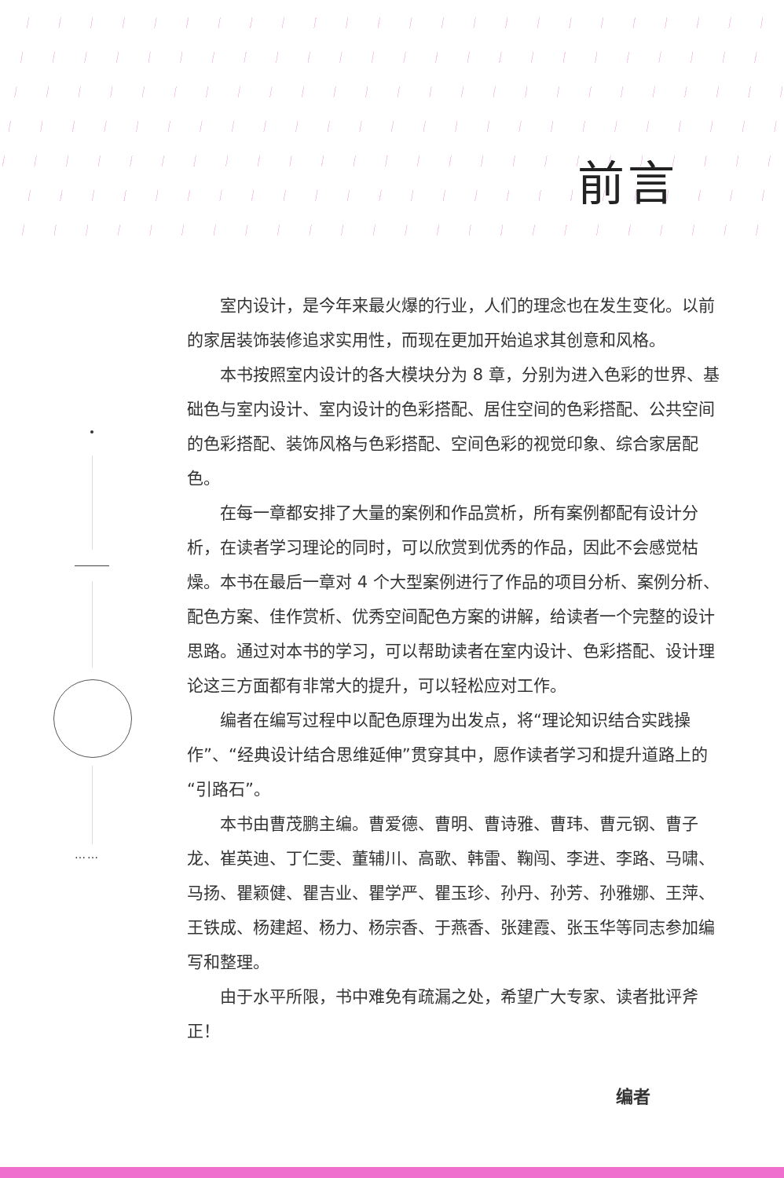……
前言
室内设计，是今年来最火爆的行业，人们的理念也在发生变化。以前的家居装饰装修追求实用性，而现在更加开始追求其创意和风格。
本书按照室内设计的各大模块分为 8 章，分别为进入色彩的世界、基础色与室内设计、室内设计的色彩搭配、居住空间的色彩搭配、公共空间的色彩搭配、装饰风格与色彩搭配、空间色彩的视觉印象、综合家居配色。
在每一章都安排了大量的案例和作品赏析，所有案例都配有设计分析，在读者学习理论的同时，可以欣赏到优秀的作品，因此不会感觉枯燥。本书在最后一章对 4 个大型案例进行了作品的项目分析、案例分析、配色方案、佳作赏析、优秀空间配色方案的讲解，给读者一个完整的设计思路。通过对本书的学习，可以帮助读者在室内设计、色彩搭配、设计理论这三方面都有非常大的提升，可以轻松应对工作。
编者在编写过程中以配色原理为出发点，将“理论知识结合实践操作”、“经典设计结合思维延伸”贯穿其中，愿作读者学习和提升道路上的“引路石”。
本书由曹茂鹏主编。曹爱德、曹明、曹诗雅、曹玮、曹元钢、曹子龙、崔英迪、丁仁雯、董辅川、高歌、韩雷、鞠闯、李进、李路、马啸、马扬、瞿颖健、瞿吉业、瞿学严、瞿玉珍、孙丹、孙芳、孙雅娜、王萍、王铁成、杨建超、杨力、杨宗香、于燕香、张建霞、张玉华等同志参加编写和整理。
由于水平所限，书中难免有疏漏之处，希望广大专家、读者批评斧正！
编者